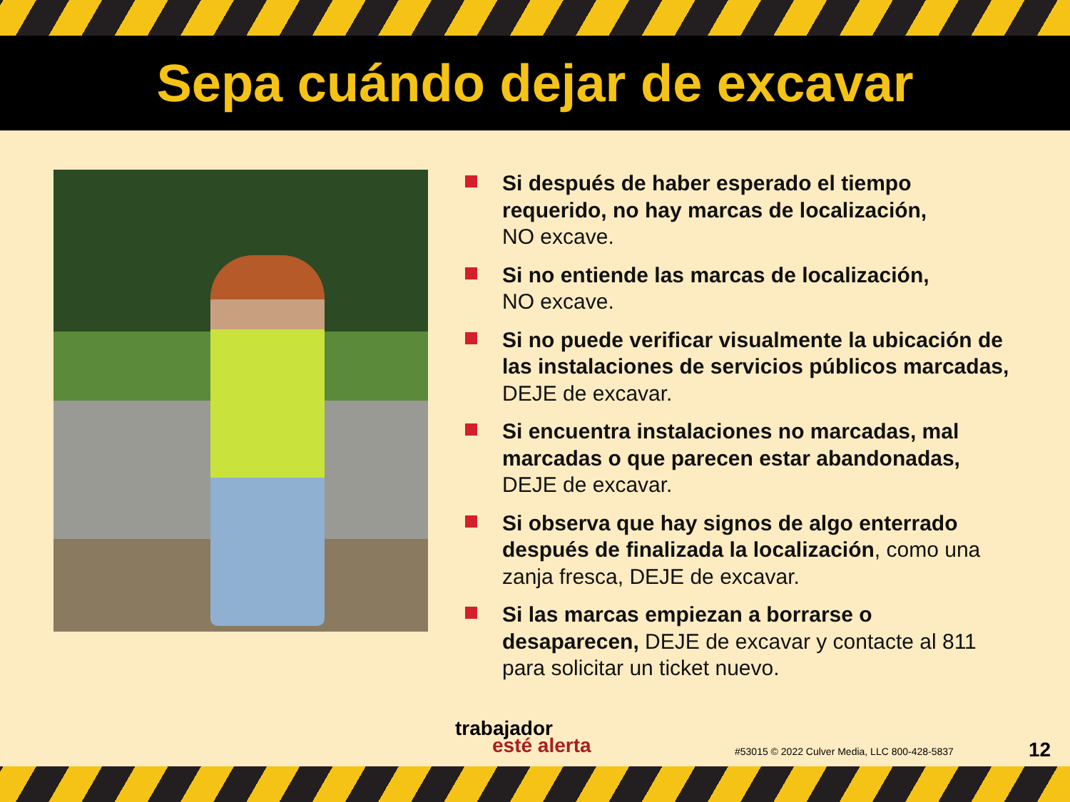Sepa cuándo dejar de excavar
Si después de haber esperado el tiempo requerido, no hay marcas de localización,
NO excave.
Si no entiende las marcas de localización,
NO excave.
Si no puede verificar visualmente la ubicación de las instalaciones de servicios públicos marcadas,
DEJE de excavar.
Si encuentra instalaciones no marcadas, mal marcadas o que parecen estar abandonadas,
DEJE de excavar.
Si observa que hay signos de algo enterrado después de finalizada la localización, como una zanja fresca, DEJE de excavar.
Si las marcas empiezan a borrarse o desaparecen, DEJE de excavar y contacte al 811 para solicitar un ticket nuevo.
trabajador
esté alerta
#53015 © 2022 Culver Media, LLC 800-428-5837
12